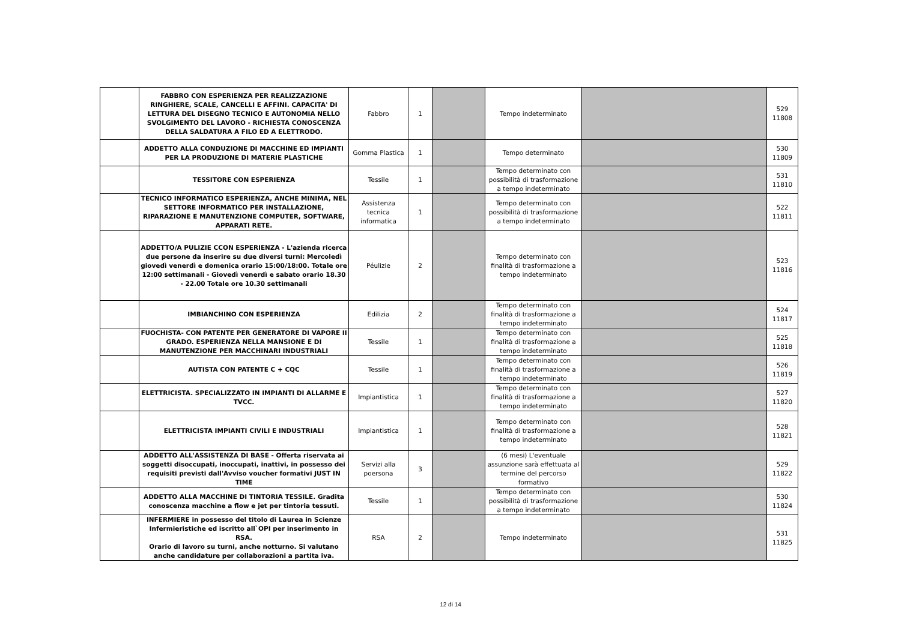| | FABBRO CON ESPERIENZA PER REALIZZAZIONE RINGHIERE, SCALE, CANCELLI E AFFINI. CAPACITA' DI LETTURA DEL DISEGNO TECNICO E AUTONOMIA NELLO SVOLGIMENTO DEL LAVORO - RICHIESTA CONOSCENZA DELLA SALDATURA A FILO ED A ELETTRODO. | Fabbro | 1 | | Tempo indeterminato | | 529 11808 |
| | ADDETTO ALLA CONDUZIONE DI MACCHINE ED IMPIANTI PER LA PRODUZIONE DI MATERIE PLASTICHE | Gomma Plastica | 1 | | Tempo determinato | | 530 11809 |
| | TESSITORE CON ESPERIENZA | Tessile | 1 | | Tempo determinato con possibilità di trasformazione a tempo indeterminato | | 531 11810 |
| | TECNICO INFORMATICO ESPERIENZA, ANCHE MINIMA, NEL SETTORE INFORMATICO PER INSTALLAZIONE, RIPARAZIONE E MANUTENZIONE COMPUTER, SOFTWARE, APPARATI RETE. | Assistenza tecnica informatica | 1 | | Tempo determinato con possibilità di trasformazione a tempo indeterminato | | 522 11811 |
| | ADDETTO/A PULIZIE CCON ESPERIENZA - L'azienda ricerca due persone da inserire su due diversi turni: Mercoledì giovedì venerdì e domenica orario 15:00/18:00. Totale ore 12:00 settimanali - Giovedì venerdì e sabato orario 18.30 - 22.00 Totale ore 10.30 settimanali | Péulizie | 2 | | Tempo determinato con finalità di trasformazione a tempo indeterminato | | 523 11816 |
| | IMBIANCHINO CON ESPERIENZA | Edilizia | 2 | | Tempo determinato con finalità di trasformazione a tempo indeterminato | | 524 11817 |
| | FUOCHISTA- CON PATENTE PER GENERATORE DI VAPORE II GRADO. ESPERIENZA NELLA MANSIONE E DI MANUTENZIONE PER MACCHINARI INDUSTRIALI | Tessile | 1 | | Tempo determinato con finalità di trasformazione a tempo indeterminato | | 525 11818 |
| | AUTISTA CON PATENTE C + CQC | Tessile | 1 | | Tempo determinato con finalità di trasformazione a tempo indeterminato | | 526 11819 |
| | ELETTRICISTA. SPECIALIZZATO IN IMPIANTI DI ALLARME E TVCC. | Impiantistica | 1 | | Tempo determinato con finalità di trasformazione a tempo indeterminato | | 527 11820 |
| | ELETTRICISTA IMPIANTI CIVILI E INDUSTRIALI | Impiantistica | 1 | | Tempo determinato con finalità di trasformazione a tempo indeterminato | | 528 11821 |
| | ADDETTO ALL'ASSISTENZA DI BASE - Offerta riservata ai soggetti disoccupati, inoccupati, inattivi, in possesso dei requisiti previsti dall'Avviso voucher formativi JUST IN TIME | Servizi alla poersona | 3 | | (6 mesi) L'eventuale assunzione sarà effettuata al termine del percorso formativo | | 529 11822 |
| | ADDETTO ALLA MACCHINE DI TINTORIA TESSILE. Gradita conoscenza macchine a flow e jet per tintoria tessuti. | Tessile | 1 | | Tempo determinato con possibilità di trasformazione a tempo indeterminato | | 530 11824 |
| | INFERMIERE in possesso del titolo di Laurea in Scienze Infermieristiche ed iscritto all`OPI per inserimento in RSA. Orario di lavoro su turni, anche notturno. Si valutano anche candidature per collaborazioni a partita iva. | RSA | 2 | | Tempo indeterminato | | 531 11825 |
12 di 14